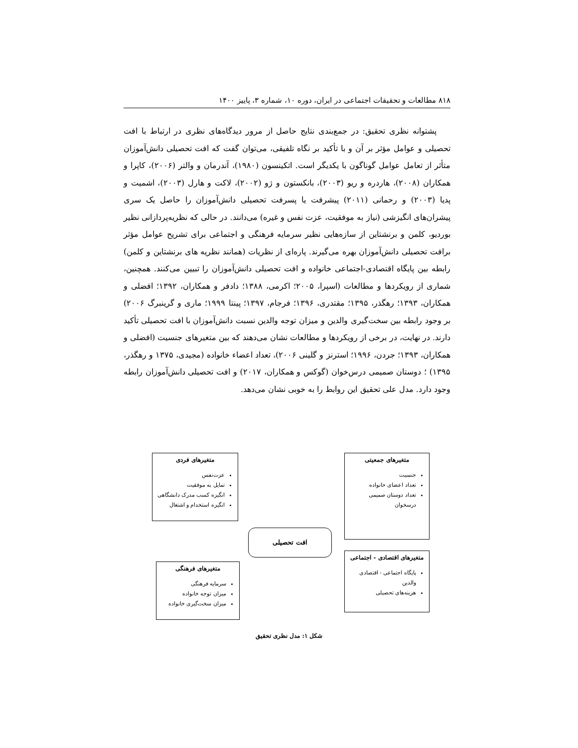۸۱۸ مطالعات و تحقیقات اجتماعی در ایران، دوره ۱۰، شماره ۳، پاییز ۱۴۰۰
پشتوانه نظری تحقیق: در جمع‌بندی نتایج حاصل از مرور دیدگاه‌های نظری در ارتباط با افت تحصیلی و عوامل مؤثر بر آن و با تأکید بر نگاه تلفیقی، می‌توان گفت که افت تحصیلی دانش‌آموزان متأثر از تعامل عوامل گوناگون با یکدیگر است. اتکینسون (۱۹۸۰)، آندرمان و والتر (۲۰۰۶)، کاپرا و همکاران (۲۰۰۸)، هاردره و ریو (۲۰۰۳)، بانکستون و ژو (۲۰۰۲)، لاکت و هارل (۲۰۰۳)، اشمیت و پدیا (۲۰۰۳) و رحمانی (۲۰۱۱) پیشرفت یا پسرفت تحصیلی دانش‌آموزان را حاصل یک سری پیشران‌های انگیزشی (نیاز به موفقیت، عزت نفس و غیره) می‌دانند. در حالی که نظریه‌پردازانی نظیر بوردیو، کلمن و برنشتاین از سازه‌هایی نظیر سرمایه فرهنگی و اجتماعی برای تشریح عوامل مؤثر برافت تحصیلی دانش‌آموزان بهره می‌گیرند. پاره‌ای از نظریات (همانند نظریه های برنشتاین و کلمن) رابطه بین پایگاه اقتصادی-اجتماعی خانواده و افت تحصیلی دانش‌آموزان را تبیین می‌کنند. همچنین، شماری از رویکردها و مطالعات (اسپرا، ۲۰۰۵؛ اکرمی، ۱۳۸۸؛ دادفر و همکاران، ۱۳۹۲؛ افضلی و همکاران، ۱۳۹۳؛ رهگذر، ۱۳۹۵؛ مقتدری، ۱۳۹۶؛ فرجام، ۱۳۹۷؛ پینتا ۱۹۹۹؛ ماری و گرینبرگ ۲۰۰۶) بر وجود رابطه بین سخت‌گیری والدین و میزان توجه والدین نسبت دانش‌آموزان با افت تحصیلی تأکید دارند. در نهایت، در برخی از رویکردها و مطالعات نشان می‌دهند که بین متغیرهای جنسیت (افضلی و همکاران، ۱۳۹۳؛ جردن، ۱۹۹۶؛ استرنز و گلینی ۲۰۰۶)، تعداد اعضاء خانواده (مجیدی، ۱۳۷۵ و رهگذر، ۱۳۹۵) ؛ دوستان صمیمی درس‌خوان (گوکس و همکاران، ۲۰۱۷) و افت تحصیلی دانش‌آموزان رابطه وجود دارد. مدل علی تحقیق این روابط را به خوبی نشان می‌دهد.
متغیرهای جمعیتی
جنسیت
تعداد اعضای خانواده
تعداد دوستان صمیمی درسخوان
متغیرهای فردی
عزت‌نفس
تمایل به موفقیت
انگیزه کسب مدرک دانشگاهی
انگیزه استخدام و اشتغال
افت تحصیلی
متغیرهای فرهنگی
سرمایه فرهنگی
میزان توجه خانواده
میزان سخت‌گیری خانواده
متغیرهای اقتصادی - اجتماعی
پایگاه اجتماعی - اقتصادی والدین
هزینه‌های تحصیلی
شکل ۱: مدل نظری تحقیق